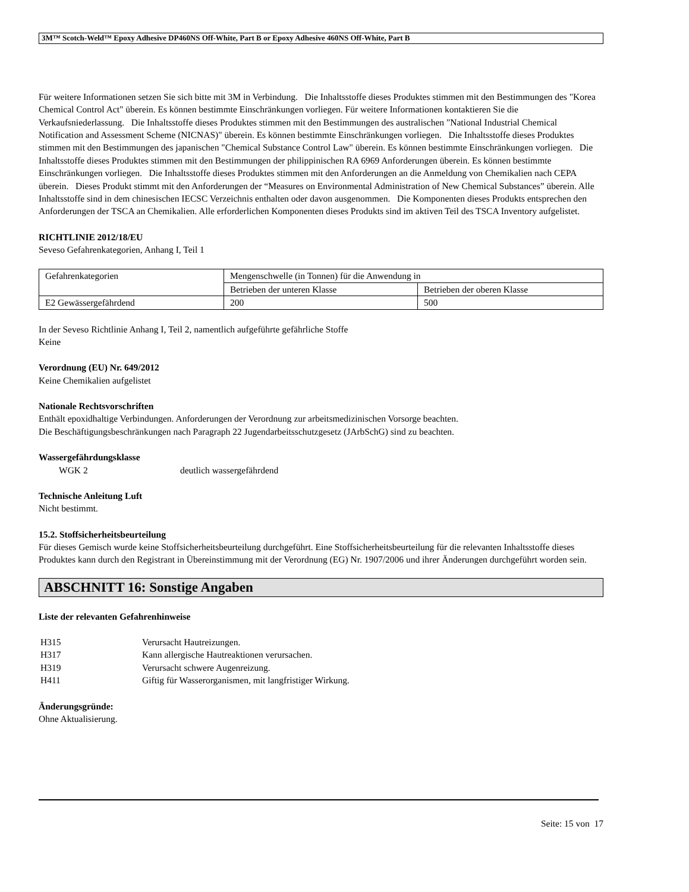3M™ Scotch-Weld™ Epoxy Adhesive DP460NS Off-White, Part B or Epoxy Adhesive 460NS Off-White, Part B
Für weitere Informationen setzen Sie sich bitte mit 3M in Verbindung. Die Inhaltsstoffe dieses Produktes stimmen mit den Bestimmungen des "Korea Chemical Control Act" überein. Es können bestimmte Einschränkungen vorliegen. Für weitere Informationen kontaktieren Sie die Verkaufsniederlassung. Die Inhaltsstoffe dieses Produktes stimmen mit den Bestimmungen des australischen "National Industrial Chemical Notification and Assessment Scheme (NICNAS)" überein. Es können bestimmte Einschränkungen vorliegen. Die Inhaltsstoffe dieses Produktes stimmen mit den Bestimmungen des japanischen "Chemical Substance Control Law" überein. Es können bestimmte Einschränkungen vorliegen. Die Inhaltsstoffe dieses Produktes stimmen mit den Bestimmungen der philippinischen RA 6969 Anforderungen überein. Es können bestimmte Einschränkungen vorliegen. Die Inhaltsstoffe dieses Produktes stimmen mit den Anforderungen an die Anmeldung von Chemikalien nach CEPA überein. Dieses Produkt stimmt mit den Anforderungen der “Measures on Environmental Administration of New Chemical Substances” überein. Alle Inhaltsstoffe sind in dem chinesischen IECSC Verzeichnis enthalten oder davon ausgenommen. Die Komponenten dieses Produkts entsprechen den Anforderungen der TSCA an Chemikalien. Alle erforderlichen Komponenten dieses Produkts sind im aktiven Teil des TSCA Inventory aufgelistet.
RICHTLINIE 2012/18/EU
Seveso Gefahrenkategorien, Anhang I, Teil 1
| Gefahrenkategorien | Mengenschwelle (in Tonnen) für die Anwendung in | |
| | Betrieben der unteren Klasse | Betrieben der oberen Klasse |
| E2 Gewässergefährdend | 200 | 500 |
In der Seveso Richtlinie Anhang I, Teil 2, namentlich aufgeführte gefährliche Stoffe
Keine
Verordnung (EU) Nr. 649/2012
Keine Chemikalien aufgelistet
Nationale Rechtsvorschriften
Enthält epoxidhaltige Verbindungen. Anforderungen der Verordnung zur arbeitsmedizinischen Vorsorge beachten.
Die Beschäftigungsbeschränkungen nach Paragraph 22 Jugendarbeitsschutzgesetz (JArbSchG) sind zu beachten.
Wassergefährdungsklasse
WGK 2 deutlich wassergefährdend
Technische Anleitung Luft
Nicht bestimmt.
15.2. Stoffsicherheitsbeurteilung
Für dieses Gemisch wurde keine Stoffsicherheitsbeurteilung durchgeführt. Eine Stoffsicherheitsbeurteilung für die relevanten Inhaltsstoffe dieses Produktes kann durch den Registrant in Übereinstimmung mit der Verordnung (EG) Nr. 1907/2006 und ihrer Änderungen durchgeführt worden sein.
ABSCHNITT 16: Sonstige Angaben
Liste der relevanten Gefahrenhinweise
| H315 | Verursacht Hautreizungen. |
| H317 | Kann allergische Hautreaktionen verursachen. |
| H319 | Verursacht schwere Augenreizung. |
| H411 | Giftig für Wasserorganismen, mit langfristiger Wirkung. |
Änderungsgründe:
Ohne Aktualisierung.
Seite: 15 von 17